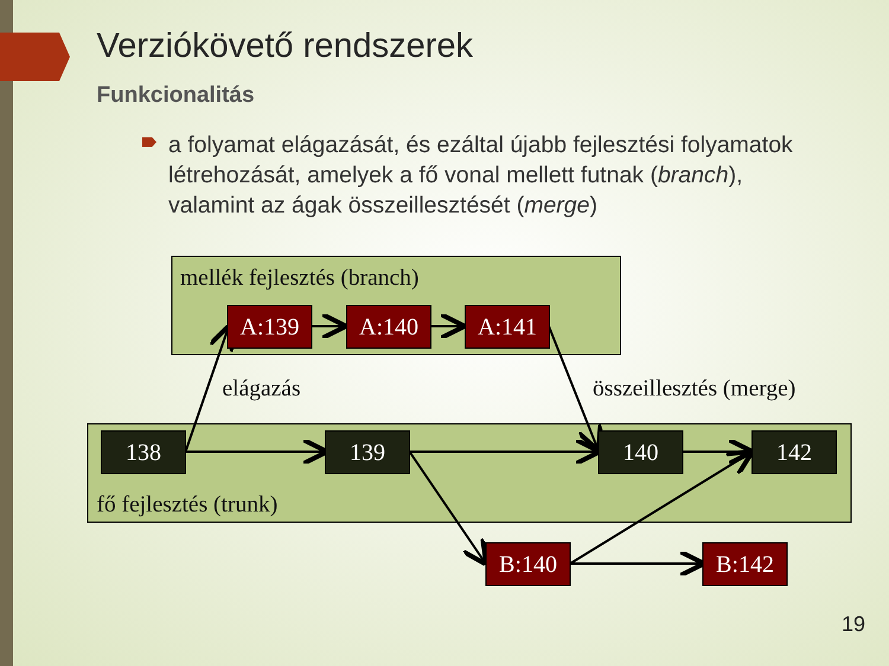Verziókövető rendszerek
Funkcionalitás
a folyamat elágazását, és ezáltal újabb fejlesztési folyamatok létrehozását, amelyek a fő vonal mellett futnak (branch), valamint az ágak összeillesztését (merge)
mellék fejlesztés (branch)
elágazás összeillesztés (merge)
fő fejlesztés (trunk)
A:139 A:140 A:141
138 139 140 142
B:140 B:142
19